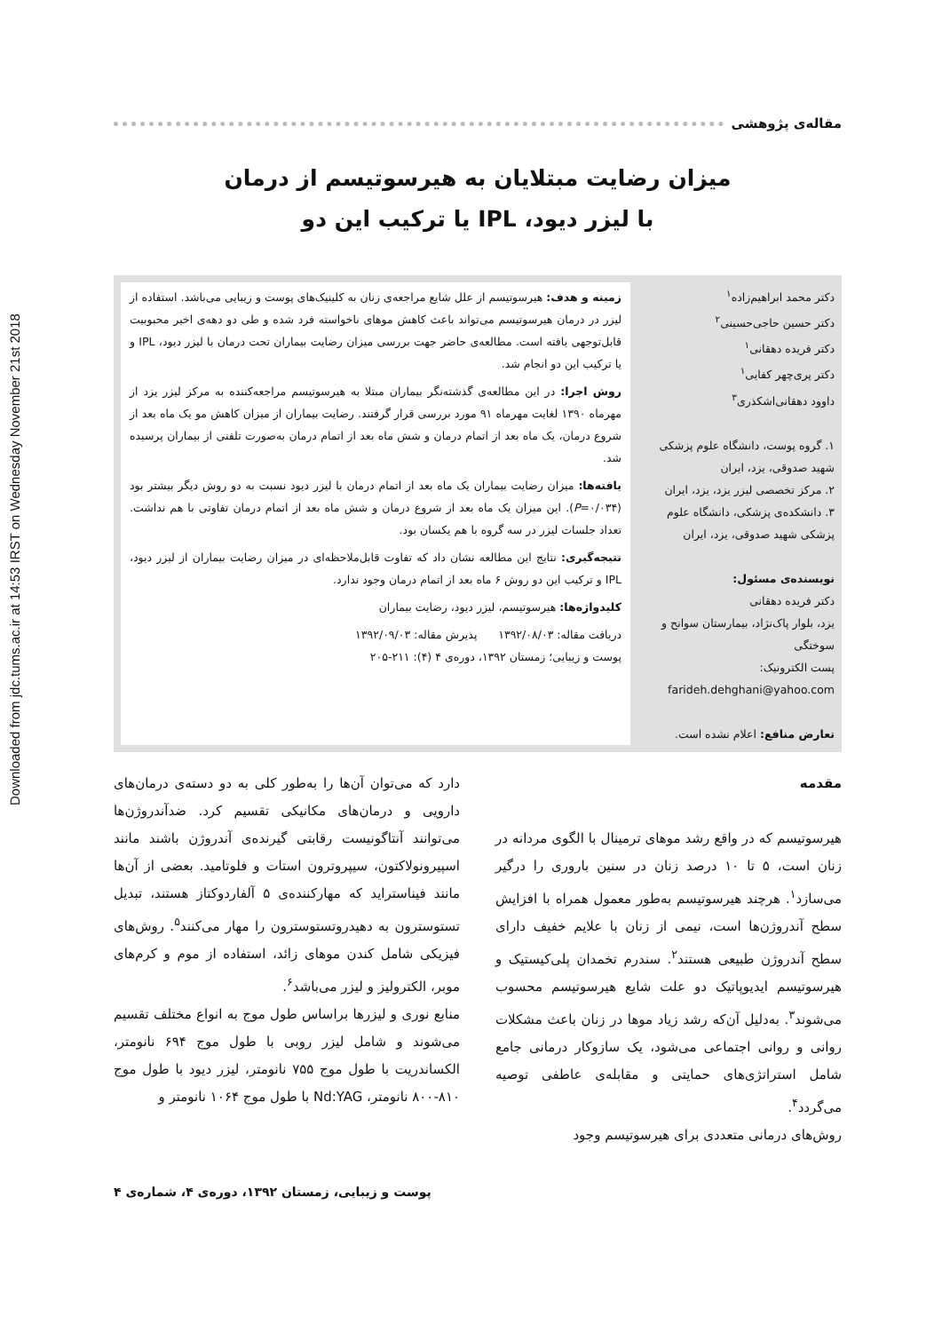Downloaded from jdc.tums.ac.ir at 14:53 IRST on Wednesday November 21st 2018
مقاله‌ی پژوهشی
میزان رضایت مبتلایان به هیرسوتیسم از درمان
با لیزر دیود، IPL یا ترکیب این دو
دکتر محمد ابراهیم‌زاده<sup>۱</sup>
دکتر حسین حاجی‌حسینی<sup>۲</sup>
دکتر فریده دهقانی<sup>۱</sup>
دکتر پری‌چهر کفایی<sup>۱</sup>
داوود دهقانی‌اشکذری<sup>۳</sup>
۱. گروه پوست، دانشگاه علوم پزشکی شهید صدوقی، یزد، ایران
۲. مرکز تخصصی لیزر یزد، یزد، ایران
۳. دانشکده‌ی پزشکی، دانشگاه علوم پزشکی شهید صدوقی، یزد، ایران
نویسنده‌ی مسئول:
دکتر فریده دهقانی
یزد، بلوار پاک‌نژاد، بیمارستان سوانح و سوختگی
پست الکترونیک:
farideh.dehghani@yahoo.com
تعارض منافع: اعلام نشده است.
زمینه و هدف: هیرسوتیسم از علل شایع مراجعه‌ی زنان به کلینیک‌های پوست و زیبایی می‌باشد. استفاده از لیزر در درمان هیرسوتیسم می‌تواند باعث کاهش موهای ناخواسته فرد شده و طی دو دهه‌ی اخیر محبوبیت قابل‌توجهی یافته است. مطالعه‌ی حاضر جهت بررسی میزان رضایت بیماران تحت درمان با لیزر دیود، IPL و یا ترکیب این دو انجام شد.
روش اجرا: در این مطالعه‌ی گذشته‌نگر بیماران مبتلا به هیرسوتیسم مراجعه‌کننده به مرکز لیزر یزد از مهرماه ۱۳۹۰ لغایت مهرماه ۹۱ مورد بررسی قرار گرفتند. رضایت بیماران از میزان کاهش مو یک ماه بعد از شروع درمان، یک ماه بعد از اتمام درمان و شش ماه بعد از اتمام درمان به‌صورت تلفنی از بیماران پرسیده شد.
یافته‌ها: میزان رضایت بیماران یک ماه بعد از اتمام درمان با لیزر دیود نسبت به دو روش دیگر بیشتر بود (P=۰/۰۳۴). این میزان یک ماه بعد از شروع درمان و شش ماه بعد از اتمام درمان تفاوتی با هم نداشت. تعداد جلسات لیزر در سه گروه با هم یکسان بود.
نتیجه‌گیری: نتایج این مطالعه نشان داد که تفاوت قابل‌ملاحظه‌ای در میزان رضایت بیماران از لیزر دیود، IPL و ترکیب این دو روش ۶ ماه بعد از اتمام درمان وجود ندارد.
کلیدواژه‌ها: هیرسوتیسم، لیزر دیود، رضایت بیماران
دریافت مقاله: ۱۳۹۲/۰۸/۰۳ پذیرش مقاله: ۱۳۹۲/۰۹/۰۳
پوست و زیبایی؛ زمستان ۱۳۹۲، دوره‌ی ۴ (۴): ۲۱۱-۲۰۵
مقدمه
هیرسوتیسم که در واقع رشد موهای ترمینال با الگوی مردانه در زنان است، ۵ تا ۱۰ درصد زنان در سنین باروری را درگیر می‌سازد<sup>۱</sup>. هرچند هیرسوتیسم به‌طور معمول همراه با افزایش سطح آندروژن‌ها است، نیمی از زنان با علایم خفیف دارای سطح آندروژن طبیعی هستند<sup>۲</sup>. سندرم تخمدان پلی‌کیستیک و هیرسوتیسم ایدیوپاتیک دو علت شایع هیرسوتیسم محسوب می‌شوند<sup>۳</sup>. به‌دلیل آن‌که رشد زیاد موها در زنان باعث مشکلات روانی و روانی اجتماعی می‌شود، یک سازوکار درمانی جامع شامل استراتژی‌های حمایتی و مقابله‌ی عاطفی توصیه می‌گردد<sup>۴</sup>.
روش‌های درمانی متعددی برای هیرسوتیسم وجود
دارد که می‌توان آن‌ها را به‌طور کلی به دو دسته‌ی درمان‌های دارویی و درمان‌های مکانیکی تقسیم کرد. ضدآندروژن‌ها می‌توانند آنتاگونیست رقابتی گیرنده‌ی آندروژن باشند مانند اسپیرونولاکتون، سیپروترون استات و فلوتامید. بعضی از آن‌ها مانند فیناسترايد که مهارکننده‌ی ۵ آلفاردوکتاز هستند، تبدیل تستوسترون به دهیدروتستوسترون را مهار می‌کنند<sup>۵</sup>. روش‌های فیزیکی شامل کندن موهای زائد، استفاده از موم و کرم‌های موبر، الکترولیز و لیزر می‌باشد<sup>۶</sup>.
منابع نوری و لیزرها براساس طول موج به انواع مختلف تقسیم می‌شوند و شامل لیزر روبی با طول موج ۶۹۴ نانومتر، الکساندریت با طول موج ۷۵۵ نانومتر، لیزر دیود با طول موج ۸۱۰-۸۰۰ نانومتر، Nd:YAG با طول موج ۱۰۶۴ نانومتر و
پوست و زیبایی، زمستان ۱۳۹۲، دوره‌ی ۴، شماره‌ی ۴